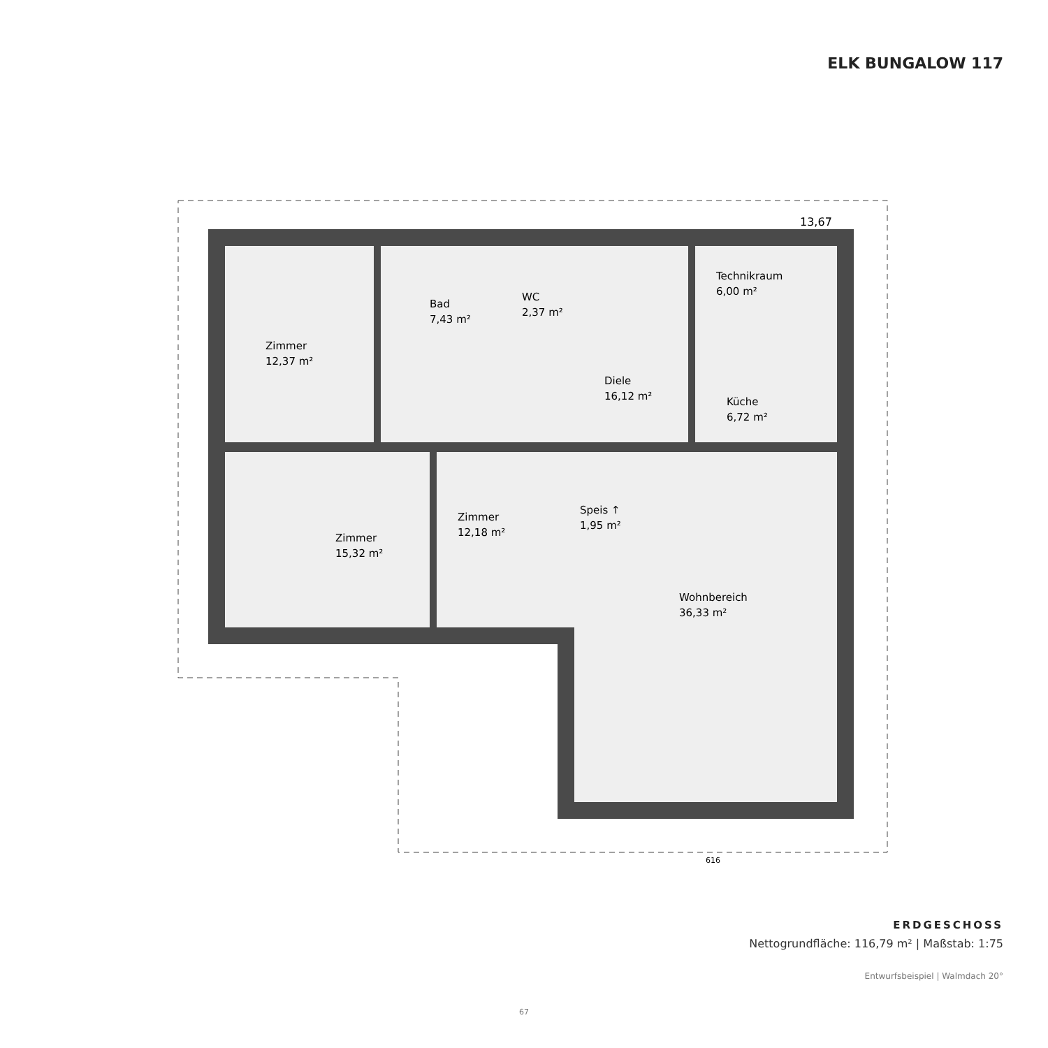ELK BUNGALOW 117
13,67
Zimmer
12,37 m²
Bad
7,43 m²
WC
2,37 m²
Technikraum
6,00 m²
Diele
16,12 m²
Küche
6,72 m²
Zimmer
15,32 m²
Zimmer
12,18 m²
Speis ↑
1,95 m²
Wohnbereich
36,33 m²
616
ERDGESCHOSS
Nettogrundfläche: 116,79 m² | Maßstab: 1:75
Entwurfsbeispiel | Walmdach 20°
67